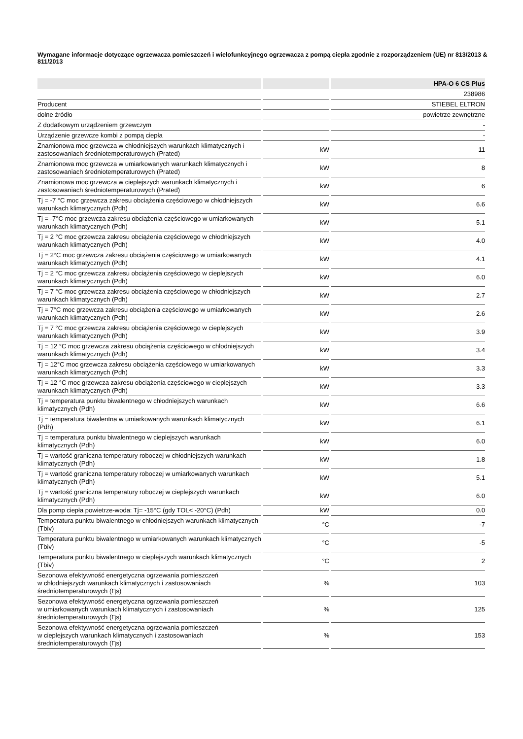Wymagane informacje dotyczące ogrzewacza pomieszczeń i wielofunkcyjnego ogrzewacza z pompą ciepła zgodnie z rozporządzeniem (UE) nr 813/2013 & 811/2013
| | | HPA-O 6 CS Plus |
| --- | --- | --- |
| | | 238986 |
| Producent | | STIEBEL ELTRON |
| dolne źródło | | powietrze zewnętrzne |
| Z dodatkowym urządzeniem grzewczym | | - |
| Urządzenie grzewcze kombi z pompą ciepła | | - |
| Znamionowa moc grzewcza w chłodniejszych warunkach klimatycznych i zastosowaniach średniotemperaturowych (Prated) | kW | 11 |
| Znamionowa moc grzewcza w umiarkowanych warunkach klimatycznych i zastosowaniach średniotemperaturowych (Prated) | kW | 8 |
| Znamionowa moc grzewcza w cieplejszych warunkach klimatycznych i zastosowaniach średniotemperaturowych (Prated) | kW | 6 |
| Tj = -7 °C moc grzewcza zakresu obciążenia częściowego w chłodniejszych warunkach klimatycznych (Pdh) | kW | 6.6 |
| Tj = -7°C moc grzewcza zakresu obciążenia częściowego w umiarkowanych warunkach klimatycznych (Pdh) | kW | 5.1 |
| Tj = 2 °C moc grzewcza zakresu obciążenia częściowego w chłodniejszych warunkach klimatycznych (Pdh) | kW | 4.0 |
| Tj = 2°C moc grzewcza zakresu obciążenia częściowego w umiarkowanych warunkach klimatycznych (Pdh) | kW | 4.1 |
| Tj = 2 °C moc grzewcza zakresu obciążenia częściowego w cieplejszych warunkach klimatycznych (Pdh) | kW | 6.0 |
| Tj = 7 °C moc grzewcza zakresu obciążenia częściowego w chłodniejszych warunkach klimatycznych (Pdh) | kW | 2.7 |
| Tj = 7°C moc grzewcza zakresu obciążenia częściowego w umiarkowanych warunkach klimatycznych (Pdh) | kW | 2.6 |
| Tj = 7 °C moc grzewcza zakresu obciążenia częściowego w cieplejszych warunkach klimatycznych (Pdh) | kW | 3.9 |
| Tj = 12 °C moc grzewcza zakresu obciążenia częściowego w chłodniejszych warunkach klimatycznych (Pdh) | kW | 3.4 |
| Tj = 12°C moc grzewcza zakresu obciążenia częściowego w umiarkowanych warunkach klimatycznych (Pdh) | kW | 3.3 |
| Tj = 12 °C moc grzewcza zakresu obciążenia częściowego w cieplejszych warunkach klimatycznych (Pdh) | kW | 3.3 |
| Tj = temperatura punktu biwalentnego w chłodniejszych warunkach klimatycznych (Pdh) | kW | 6.6 |
| Tj = temperatura biwalentna w umiarkowanych warunkach klimatycznych (Pdh) | kW | 6.1 |
| Tj = temperatura punktu biwalentnego w cieplejszych warunkach klimatycznych (Pdh) | kW | 6.0 |
| Tj = wartość graniczna temperatury roboczej w chłodniejszych warunkach klimatycznych (Pdh) | kW | 1.8 |
| Tj = wartość graniczna temperatury roboczej w umiarkowanych warunkach klimatycznych (Pdh) | kW | 5.1 |
| Tj = wartość graniczna temperatury roboczej w cieplejszych warunkach klimatycznych (Pdh) | kW | 6.0 |
| Dla pomp ciepła powietrze-woda: Tj= -15°C (gdy TOL< -20°C) (Pdh) | kW | 0.0 |
| Temperatura punktu biwalentnego w chłodniejszych warunkach klimatycznych (Tbiv) | °C | -7 |
| Temperatura punktu biwalentnego w umiarkowanych warunkach klimatycznych (Tbiv) | °C | -5 |
| Temperatura punktu biwalentnego w cieplejszych warunkach klimatycznych (Tbiv) | °C | 2 |
| Sezonowa efektywność energetyczna ogrzewania pomieszczeń w chłodniejszych warunkach klimatycznych i zastosowaniach średniotemperaturowych (Ƞs) | % | 103 |
| Sezonowa efektywność energetyczna ogrzewania pomieszczeń w umiarkowanych warunkach klimatycznych i zastosowaniach średniotemperaturowych (Ƞs) | % | 125 |
| Sezonowa efektywność energetyczna ogrzewania pomieszczeń w cieplejszych warunkach klimatycznych i zastosowaniach średniotemperaturowych (Ƞs) | % | 153 |